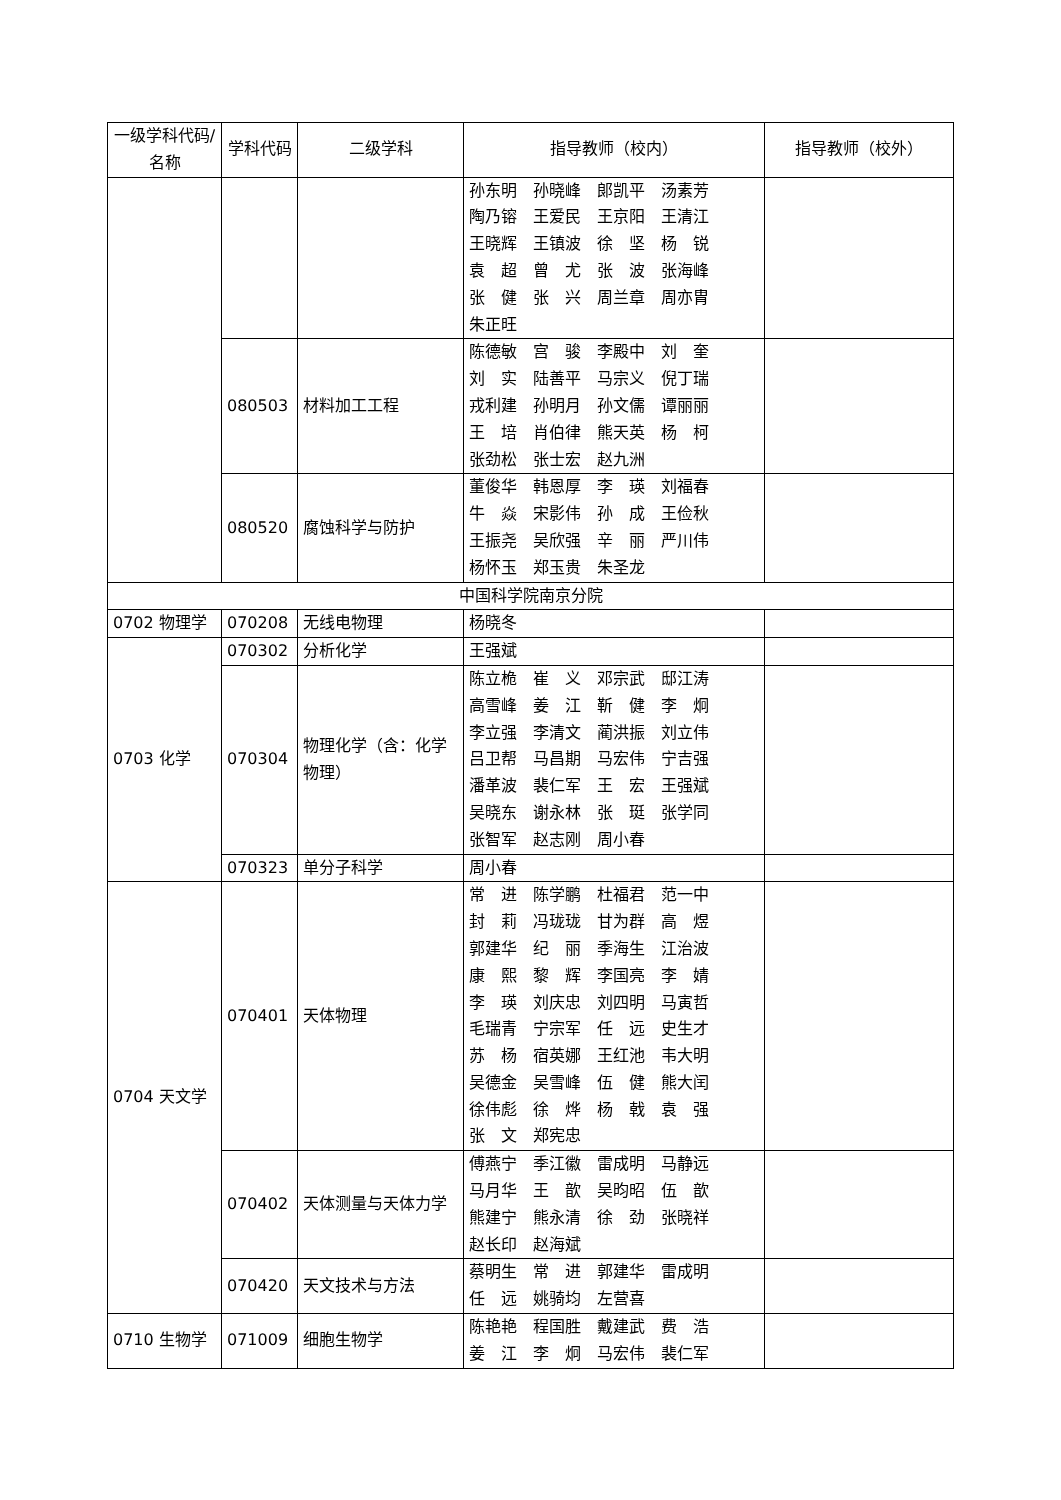| 一级学科代码/名称 | 学科代码 | 二级学科 | 指导教师（校内） | 指导教师（校外） |
| --- | --- | --- | --- | --- |
| | | | 孙东明 孙晓峰 郎凯平 汤素芳 陶乃镕 王爱民 王京阳 王清江 王晓辉 王镇波 徐 坚 杨 锐 袁 超 曾 尤 张 波 张海峰 张 健 张 兴 周兰章 周亦胄 朱正旺 | |
| | 080503 | 材料加工工程 | 陈德敏 宫 骏 李殿中 刘 奎 刘 实 陆善平 马宗义 倪丁瑞 戎利建 孙明月 孙文儒 谭丽丽 王 培 肖伯律 熊天英 杨 柯 张劲松 张士宏 赵九洲 | |
| | 080520 | 腐蚀科学与防护 | 董俊华 韩恩厚 李 瑛 刘福春 牛 焱 宋影伟 孙 成 王俭秋 王振尧 吴欣强 辛 丽 严川伟 杨怀玉 郑玉贵 朱圣龙 | |
| 中国科学院南京分院 | | | | |
| 0702 物理学 | 070208 | 无线电物理 | 杨晓冬 | |
| 0703 化学 | 070302 | 分析化学 | 王强斌 | |
| | 070304 | 物理化学（含：化学物理） | 陈立桅 崔 义 邓宗武 邸江涛 高雪峰 姜 江 靳 健 李 炯 李立强 李清文 蔺洪振 刘立伟 吕卫帮 马昌期 马宏伟 宁吉强 潘革波 裴仁军 王 宏 王强斌 吴晓东 谢永林 张 珽 张学同 张智军 赵志刚 周小春 | |
| | 070323 | 单分子科学 | 周小春 | |
| 0704 天文学 | 070401 | 天体物理 | 常 进 陈学鹏 杜福君 范一中 封 莉 冯珑珑 甘为群 高 煜 郭建华 纪 丽 季海生 江治波 康 熙 黎 辉 李国亮 李 婧 李 瑛 刘庆忠 刘四明 马寅哲 毛瑞青 宁宗军 任 远 史生才 苏 杨 宿英娜 王红池 韦大明 吴德金 吴雪峰 伍 健 熊大闰 徐伟彪 徐 烨 杨 戟 袁 强 张 文 郑宪忠 | |
| | 070402 | 天体测量与天体力学 | 傅燕宁 季江徽 雷成明 马静远 马月华 王 歆 吴昀昭 伍 歆 熊建宁 熊永清 徐 劲 张晓祥 赵长印 赵海斌 | |
| | 070420 | 天文技术与方法 | 蔡明生 常 进 郭建华 雷成明 任 远 姚骑均 左营喜 | |
| 0710 生物学 | 071009 | 细胞生物学 | 陈艳艳 程国胜 戴建武 费 浩 姜 江 李 炯 马宏伟 裴仁军 | |